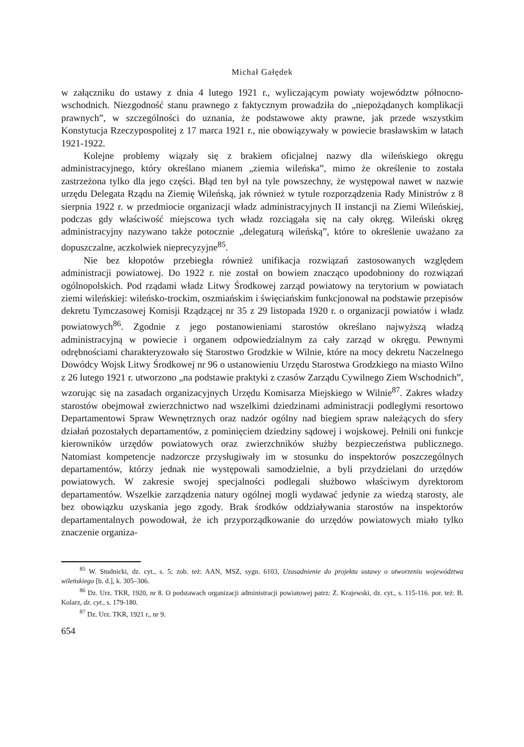Michał Gałędek
w załączniku do ustawy z dnia 4 lutego 1921 r., wyliczającym powiaty województw północno-wschodnich. Niezgodność stanu prawnego z faktycznym prowadziła do „niepożądanych komplikacji prawnych”, w szczególności do uznania, że podstawowe akty prawne, jak przede wszystkim Konstytucja Rzeczypospolitej z 17 marca 1921 r., nie obowiązywały w powiecie brasławskim w latach 1921-1922.
Kolejne problemy wiązały się z brakiem oficjalnej nazwy dla wileńskiego okręgu administracyjnego, który określano mianem „ziemia wileńska”, mimo że określenie to została zastrzeżona tylko dla jego części. Błąd ten był na tyle powszechny, że występował nawet w nazwie urzędu Delegata Rządu na Ziemię Wileńską, jak również w tytule rozporządzenia Rady Ministrów z 8 sierpnia 1922 r. w przedmiocie organizacji władz administracyjnych II instancji na Ziemi Wileńskiej, podczas gdy właściwość miejscowa tych władz rozciągała się na cały okręg. Wileński okręg administracyjny nazywano także potocznie „delegaturą wileńską”, które to określenie uważano za dopuszczalne, aczkolwiek nieprecyzyjne<sup>85</sup>.
Nie bez kłopotów przebiegła również unifikacja rozwiązań zastosowanych względem administracji powiatowej. Do 1922 r. nie został on bowiem znacząco upodobniony do rozwiązań ogólnopolskich. Pod rządami władz Litwy Środkowej zarząd powiatowy na terytorium w powiatach ziemi wileńskiej: wileńsko-trockim, oszmiańskim i święciańskim funkcjonował na podstawie przepisów dekretu Tymczasowej Komisji Rządzącej nr 35 z 29 listopada 1920 r. o organizacji powiatów i władz powiatowych<sup>86</sup>. Zgodnie z jego postanowieniami starostów określano najwyższą władzą administracyjną w powiecie i organem odpowiedzialnym za cały zarząd w okręgu. Pewnymi odrębnościami charakteryzowało się Starostwo Grodzkie w Wilnie, które na mocy dekretu Naczelnego Dowódcy Wojsk Litwy Środkowej nr 96 o ustanowieniu Urzędu Starostwa Grodzkiego na miasto Wilno z 26 lutego 1921 r. utworzono „na podstawie praktyki z czasów Zarządu Cywilnego Ziem Wschodnich”, wzorując się na zasadach organizacyjnych Urzędu Komisarza Miejskiego w Wilnie<sup>87</sup>. Zakres władzy starostów obejmował zwierzchnictwo nad wszelkimi dziedzinami administracji podległymi resortowo Departamentowi Spraw Wewnętrznych oraz nadzór ogólny nad biegiem spraw należących do sfery działań pozostałych departamentów, z pominięciem dziedziny sądowej i wojskowej. Pełnili oni funkcje kierowników urzędów powiatowych oraz zwierzchników służby bezpieczeństwa publicznego. Natomiast kompetencje nadzorcze przysługiwały im w stosunku do inspektorów poszczególnych departamentów, którzy jednak nie występowali samodzielnie, a byli przydzielani do urzędów powiatowych. W zakresie swojej specjalności podlegali służbowo właściwym dyrektorom departamentów. Wszelkie zarządzenia natury ogólnej mogli wydawać jedynie za wiedzą starosty, ale bez obowiązku uzyskania jego zgody. Brak środków oddziaływania starostów na inspektorów departamentalnych powodował, że ich przyporządkowanie do urzędów powiatowych miało tylko znaczenie organiza-
<sup>85</sup> W. Studnicki, dz. cyt., s. 5; zob. też: AAN, MSZ, sygn. 6103, Uzasadnienie do projektu ustawy o utworzeniu województwa wileńskiego [b. d.], k. 305–306.
<sup>86</sup> Dz. Urz. TKR, 1920, nr 8. O podstawach organizacji administracji powiatowej patrz: Z. Krajewski, dz. cyt., s. 115-116. por. też: B. Kolarz, dz. cyt., s. 179-180.
<sup>87</sup> Dz. Urz. TKR, 1921 r., nr 9.
654